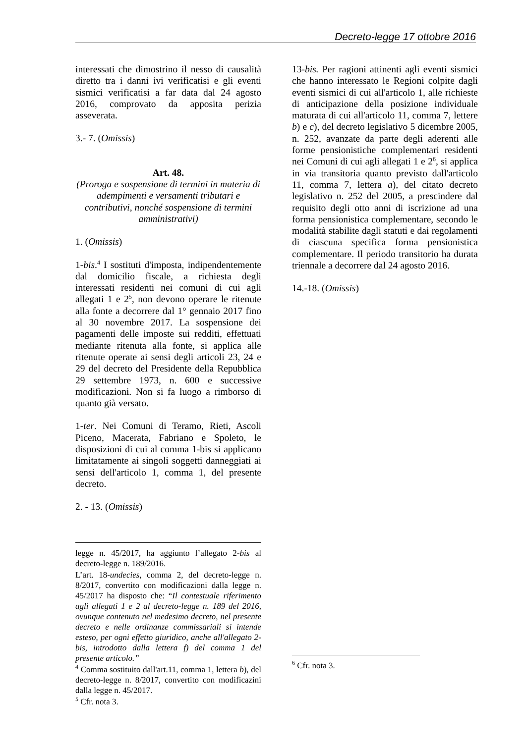Decreto-legge 17 ottobre 2016
interessati che dimostrino il nesso di causalità diretto tra i danni ivi verificatisi e gli eventi sismici verificatisi a far data dal 24 agosto 2016, comprovato da apposita perizia asseverata.
3.- 7. (Omissis)
Art. 48.
(Proroga e sospensione di termini in materia di adempimenti e versamenti tributari e contributivi, nonché sospensione di termini amministrativi)
1. (Omissis)
1-bis.<sup>4</sup> I sostituti d'imposta, indipendentemente dal domicilio fiscale, a richiesta degli interessati residenti nei comuni di cui agli allegati 1 e 2<sup>5</sup>, non devono operare le ritenute alla fonte a decorrere dal 1° gennaio 2017 fino al 30 novembre 2017. La sospensione dei pagamenti delle imposte sui redditi, effettuati mediante ritenuta alla fonte, si applica alle ritenute operate ai sensi degli articoli 23, 24 e 29 del decreto del Presidente della Repubblica 29 settembre 1973, n. 600 e successive modificazioni. Non si fa luogo a rimborso di quanto già versato.
1-ter. Nei Comuni di Teramo, Rieti, Ascoli Piceno, Macerata, Fabriano e Spoleto, le disposizioni di cui al comma 1-bis si applicano limitatamente ai singoli soggetti danneggiati ai sensi dell'articolo 1, comma 1, del presente decreto.
2. - 13. (Omissis)
legge n. 45/2017, ha aggiunto l’allegato 2-bis al decreto-legge n. 189/2016.
L’art. 18-undecies, comma 2, del decreto-legge n. 8/2017, convertito con modificazioni dalla legge n. 45/2017 ha disposto che: “Il contestuale riferimento agli allegati 1 e 2 al decreto-legge n. 189 del 2016, ovunque contenuto nel medesimo decreto, nel presente decreto e nelle ordinanze commissariali si intende esteso, per ogni effetto giuridico, anche all'allegato 2-bis, introdotto dalla lettera f) del comma 1 del presente articolo.”
<sup>4</sup> Comma sostituito dall'art.11, comma 1, lettera b), del decreto-legge n. 8/2017, convertito con modificazini dalla legge n. 45/2017.
<sup>5</sup> Cfr. nota 3.
13-bis. Per ragioni attinenti agli eventi sismici che hanno interessato le Regioni colpite dagli eventi sismici di cui all'articolo 1, alle richieste di anticipazione della posizione individuale maturata di cui all'articolo 11, comma 7, lettere b) e c), del decreto legislativo 5 dicembre 2005, n. 252, avanzate da parte degli aderenti alle forme pensionistiche complementari residenti nei Comuni di cui agli allegati 1 e 2<sup>6</sup>, si applica in via transitoria quanto previsto dall'articolo 11, comma 7, lettera a), del citato decreto legislativo n. 252 del 2005, a prescindere dal requisito degli otto anni di iscrizione ad una forma pensionistica complementare, secondo le modalità stabilite dagli statuti e dai regolamenti di ciascuna specifica forma pensionistica complementare. Il periodo transitorio ha durata triennale a decorrere dal 24 agosto 2016.
14.-18. (Omissis)
<sup>6</sup> Cfr. nota 3.